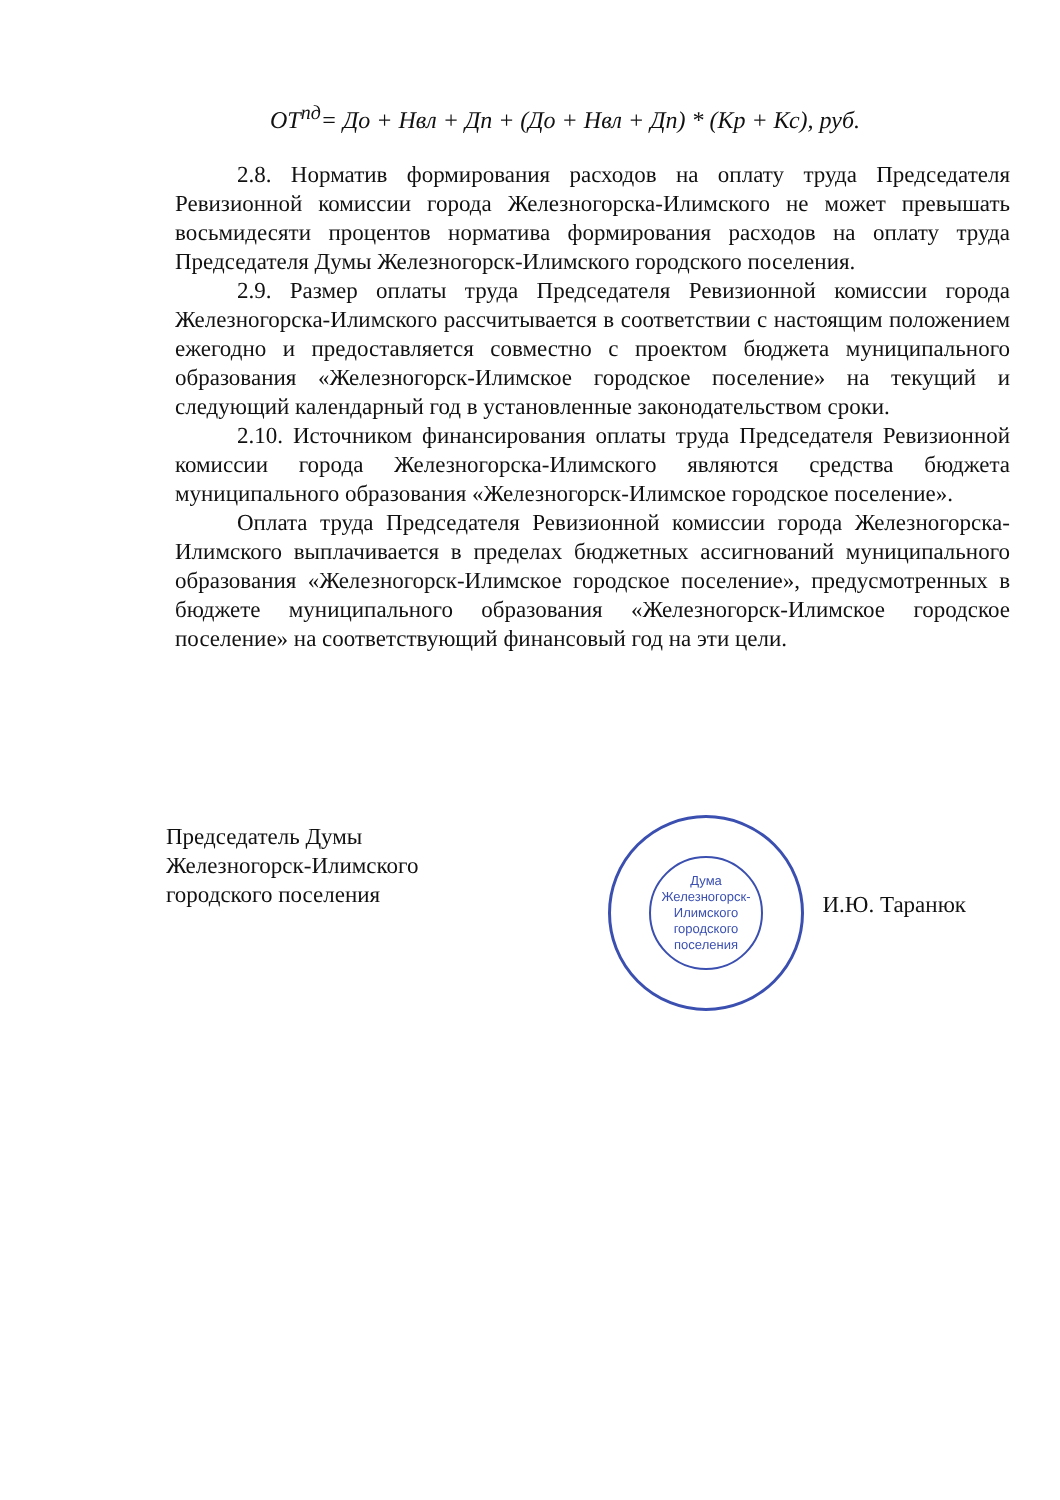ОТ<sup>пд</sup>= До + Нвл + Дп + (До + Нвл + Дп) * (Кр + Кс), руб.
2.8. Норматив формирования расходов на оплату труда Председателя Ревизионной комиссии города Железногорска-Илимского не может превышать восьмидесяти процентов норматива формирования расходов на оплату труда Председателя Думы Железногорск-Илимского городского поселения.
2.9. Размер оплаты труда Председателя Ревизионной комиссии города Железногорска-Илимского рассчитывается в соответствии с настоящим положением ежегодно и предоставляется совместно с проектом бюджета муниципального образования «Железногорск-Илимское городское поселение» на текущий и следующий календарный год в установленные законодательством сроки.
2.10. Источником финансирования оплаты труда Председателя Ревизионной комиссии города Железногорска-Илимского являются средства бюджета муниципального образования «Железногорск-Илимское городское поселение».
Оплата труда Председателя Ревизионной комиссии города Железногорска-Илимского выплачивается в пределах бюджетных ассигнований муниципального образования «Железногорск-Илимское городское поселение», предусмотренных в бюджете муниципального образования «Железногорск-Илимское городское поселение» на соответствующий финансовый год на эти цели.
Дума Железногорск-Илимского городского поселения
Председатель Думы
Железногорск-Илимского
городского поселения
И.Ю. Таранюк